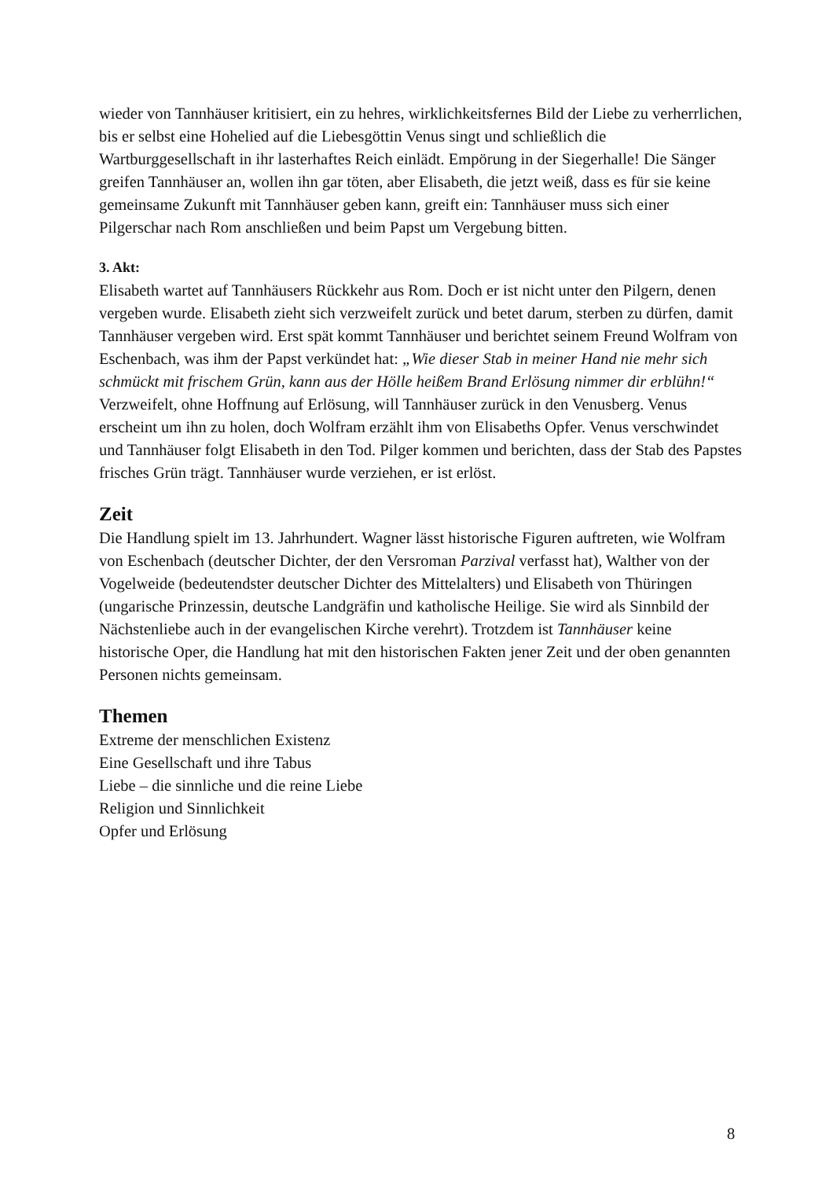wieder von Tannhäuser kritisiert, ein zu hehres, wirklichkeitsfernes Bild der Liebe zu verherrlichen, bis er selbst eine Hohelied auf die Liebesgöttin Venus singt und schließlich die Wartburggesellschaft in ihr lasterhaftes Reich einlädt. Empörung in der Siegerhalle! Die Sänger greifen Tannhäuser an, wollen ihn gar töten, aber Elisabeth, die jetzt weiß, dass es für sie keine gemeinsame Zukunft mit Tannhäuser geben kann, greift ein: Tannhäuser muss sich einer Pilgerschar nach Rom anschließen und beim Papst um Vergebung bitten.
3. Akt:
Elisabeth wartet auf Tannhäusers Rückkehr aus Rom. Doch er ist nicht unter den Pilgern, denen vergeben wurde. Elisabeth zieht sich verzweifelt zurück und betet darum, sterben zu dürfen, damit Tannhäuser vergeben wird. Erst spät kommt Tannhäuser und berichtet seinem Freund Wolfram von Eschenbach, was ihm der Papst verkündet hat: „Wie dieser Stab in meiner Hand nie mehr sich schmückt mit frischem Grün, kann aus der Hölle heißem Brand Erlösung nimmer dir erblühn!“ Verzweifelt, ohne Hoffnung auf Erlösung, will Tannhäuser zurück in den Venusberg. Venus erscheint um ihn zu holen, doch Wolfram erzählt ihm von Elisabeths Opfer. Venus verschwindet und Tannhäuser folgt Elisabeth in den Tod. Pilger kommen und berichten, dass der Stab des Papstes frisches Grün trägt. Tannhäuser wurde verziehen, er ist erlöst.
Zeit
Die Handlung spielt im 13. Jahrhundert. Wagner lässt historische Figuren auftreten, wie Wolfram von Eschenbach (deutscher Dichter, der den Versroman Parzival verfasst hat), Walther von der Vogelweide (bedeutendster deutscher Dichter des Mittelalters) und Elisabeth von Thüringen (ungarische Prinzessin, deutsche Landgräfin und katholische Heilige. Sie wird als Sinnbild der Nächstenliebe auch in der evangelischen Kirche verehrt). Trotzdem ist Tannhäuser keine historische Oper, die Handlung hat mit den historischen Fakten jener Zeit und der oben genannten Personen nichts gemeinsam.
Themen
Extreme der menschlichen Existenz
Eine Gesellschaft und ihre Tabus
Liebe – die sinnliche und die reine Liebe
Religion und Sinnlichkeit
Opfer und Erlösung
8